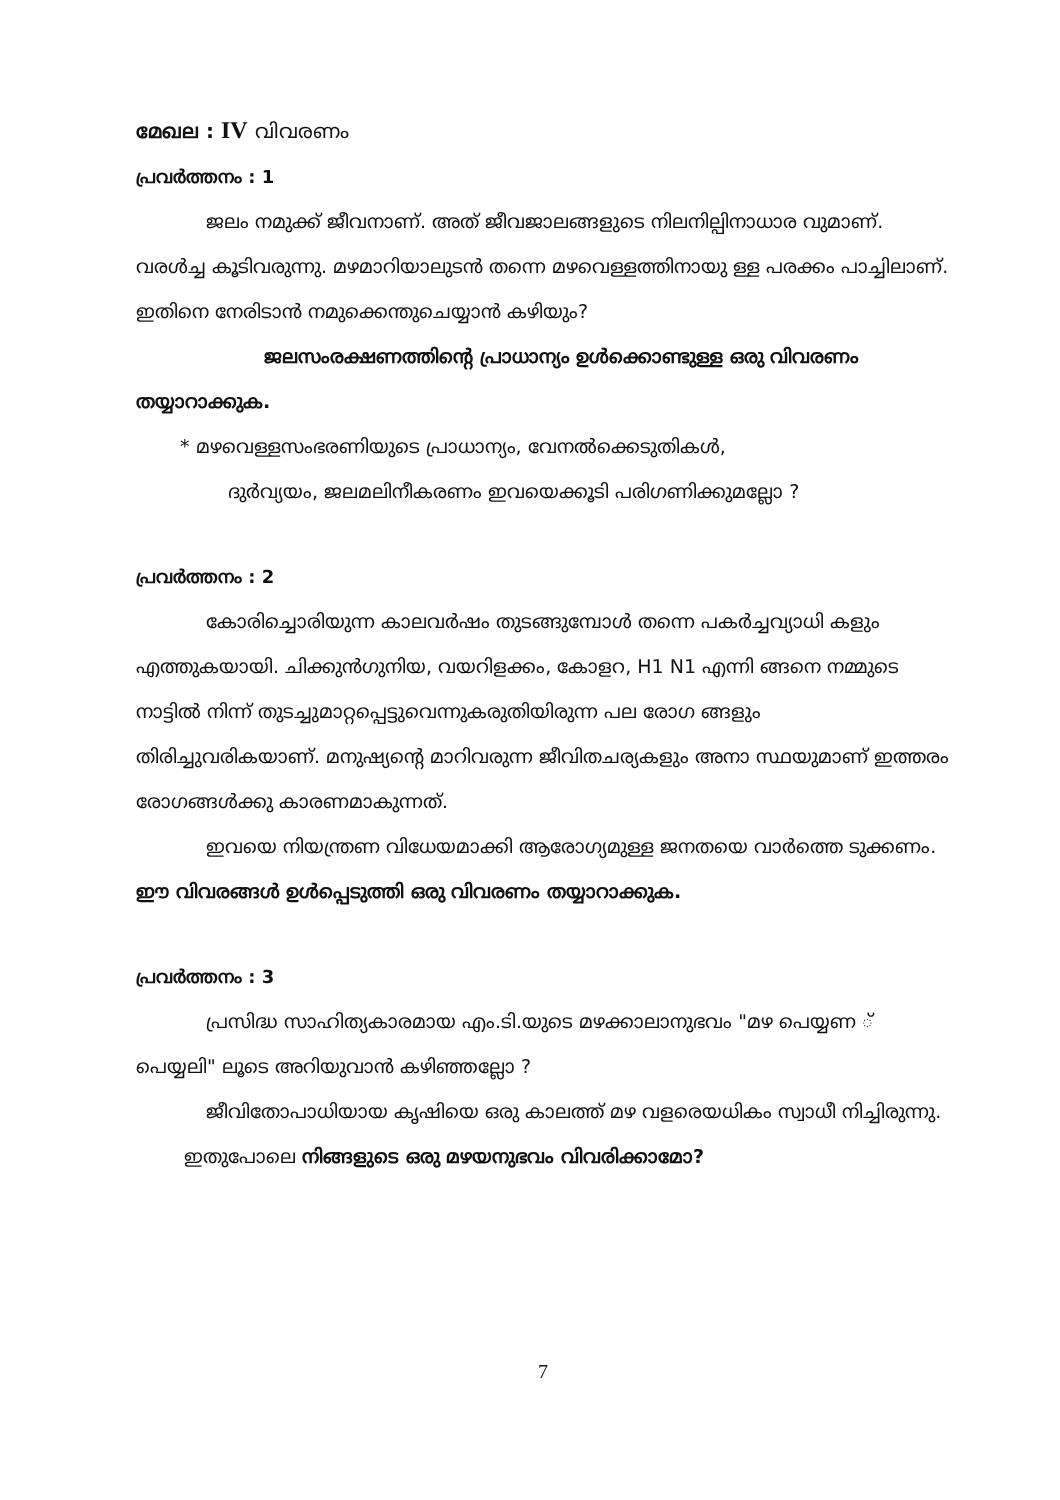മേഖല : IV വിവരണം
പ്രവർത്തനം : 1
ജലം നമുക്ക് ജീവനാണ്. അത് ജീവജാലങ്ങളുടെ നിലനില്പിനാധാര വുമാണ്. വരൾച്ച കൂടിവരുന്നു. മഴമാറിയാലുടൻ തന്നെ മഴവെള്ളത്തിനായു ള്ള പരക്കം പാച്ചിലാണ്. ഇതിനെ നേരിടാൻ നമുക്കെന്തുചെയ്യാൻ കഴിയും?
ജലസംരക്ഷണത്തിന്റെ പ്രാധാന്യം ഉൾക്കൊണ്ടുള്ള ഒരു വിവരണം തയ്യാറാക്കുക.
* മഴവെള്ളസംഭരണിയുടെ പ്രാധാന്യം, വേനൽക്കെടുതികൾ,
ദുർവ്യയം, ജലമലിനീകരണം ഇവയെക്കൂടി പരിഗണിക്കുമല്ലോ ?
പ്രവർത്തനം : 2
കോരിച്ചൊരിയുന്ന കാലവർഷം തുടങ്ങുമ്പോൾ തന്നെ പകർച്ചവ്യാധി കളും എത്തുകയായി. ചിക്കുൻഗുനിയ, വയറിളക്കം, കോളറ, H1 N1 എന്നി ങ്ങനെ നമ്മുടെ നാട്ടിൽ നിന്ന് തുടച്ചുമാറ്റപ്പെട്ടുവെന്നുകരുതിയിരുന്ന പല രോഗ ങ്ങളും തിരിച്ചുവരികയാണ്. മനുഷ്യന്റെ മാറിവരുന്ന ജീവിതചര്യകളും അനാ സ്ഥയുമാണ് ഇത്തരം രോഗങ്ങൾക്കു കാരണമാകുന്നത്.
ഇവയെ നിയന്ത്രണ വിധേയമാക്കി ആരോഗ്യമുള്ള ജനതയെ വാർത്തെ ടുക്കണം. ഈ വിവരങ്ങൾ ഉൾപ്പെടുത്തി ഒരു വിവരണം തയ്യാറാക്കുക.
പ്രവർത്തനം : 3
പ്രസിദ്ധ സാഹിത്യകാരമായ എം.ടി.യുടെ മഴക്കാലാനുഭവം "മഴ പെയ്യണ ് പെയ്യലി" ലൂടെ അറിയുവാൻ കഴിഞ്ഞല്ലോ ?
ജീവിതോപാധിയായ കൃഷിയെ ഒരു കാലത്ത് മഴ വളരെയധികം സ്വാധീ നിച്ചിരുന്നു.
ഇതുപോലെ നിങ്ങളുടെ ഒരു മഴയനുഭവം വിവരിക്കാമോ?
7